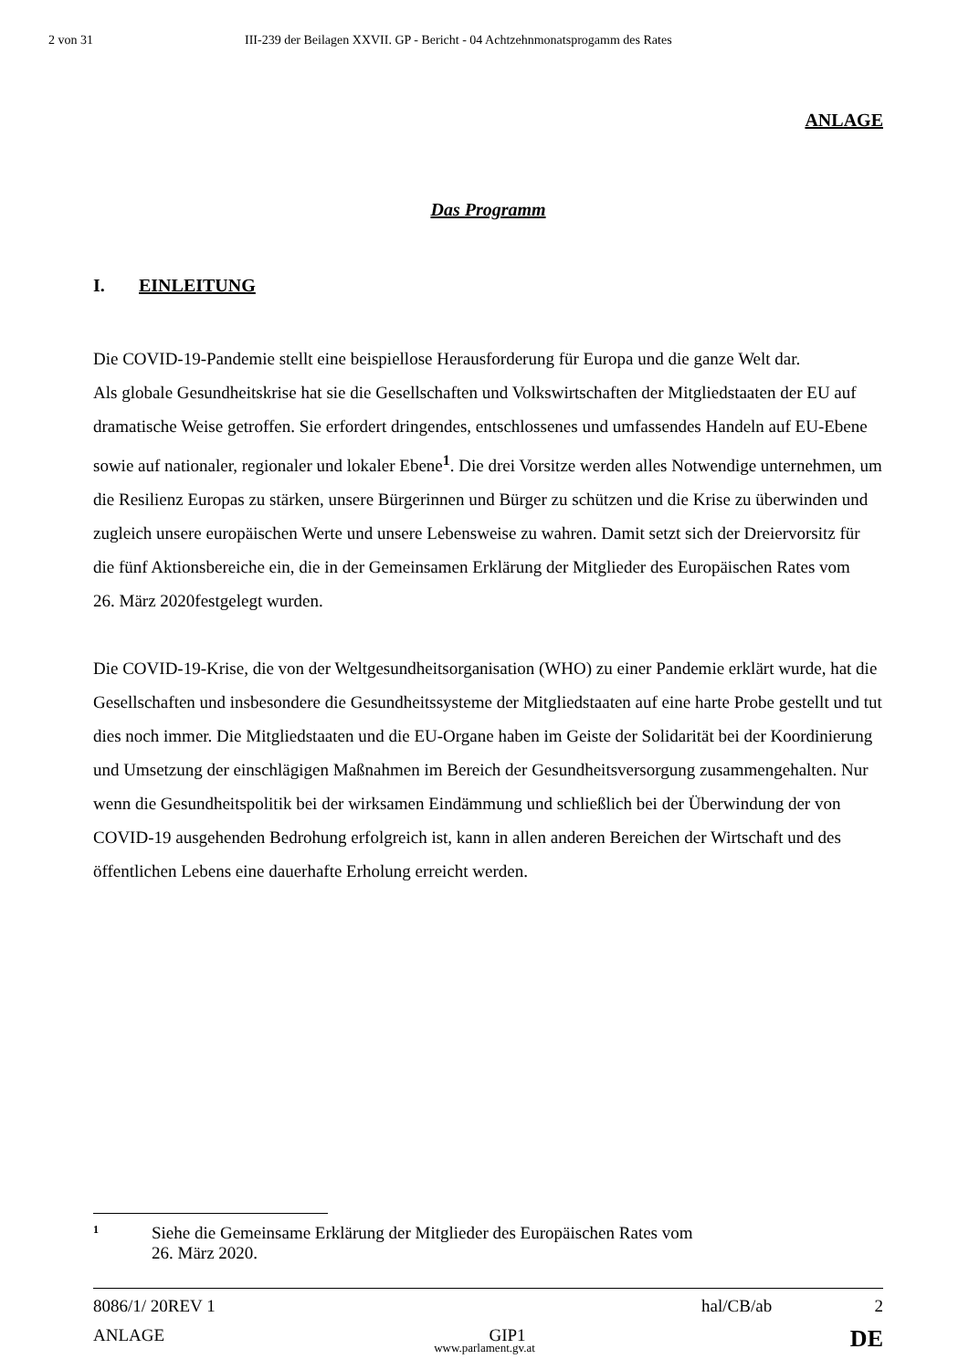2 von 31 III-239 der Beilagen XXVII. GP - Bericht - 04 Achtzehnmonatsprogamm des Rates
ANLAGE
Das Programm
I. EINLEITUNG
Die COVID-19-Pandemie stellt eine beispiellose Herausforderung für Europa und die ganze Welt dar.
Als globale Gesundheitskrise hat sie die Gesellschaften und Volkswirtschaften der Mitgliedstaaten der EU auf dramatische Weise getroffen. Sie erfordert dringendes, entschlossenes und umfassendes Handeln auf EU-Ebene sowie auf nationaler, regionaler und lokaler Ebene<sup>1</sup>. Die drei Vorsitze werden alles Notwendige unternehmen, um die Resilienz Europas zu stärken, unsere Bürgerinnen und Bürger zu schützen und die Krise zu überwinden und zugleich unsere europäischen Werte und unsere Lebensweise zu wahren. Damit setzt sich der Dreiervorsitz für die fünf Aktionsbereiche ein, die in der Gemeinsamen Erklärung der Mitglieder des Europäischen Rates vom
26. März 2020festgelegt wurden.
Die COVID-19-Krise, die von der Weltgesundheitsorganisation (WHO) zu einer Pandemie erklärt wurde, hat die Gesellschaften und insbesondere die Gesundheitssysteme der Mitgliedstaaten auf eine harte Probe gestellt und tut dies noch immer. Die Mitgliedstaaten und die EU-Organe haben im Geiste der Solidarität bei der Koordinierung und Umsetzung der einschlägigen Maßnahmen im Bereich der Gesundheitsversorgung zusammengehalten. Nur wenn die Gesundheitspolitik bei der wirksamen Eindämmung und schließlich bei der Überwindung der von COVID-19 ausgehenden Bedrohung erfolgreich ist, kann in allen anderen Bereichen der Wirtschaft und des öffentlichen Lebens eine dauerhafte Erholung erreicht werden.
1 Siehe die Gemeinsame Erklärung der Mitglieder des Europäischen Rates vom
26. März 2020.
8086/1/ 20REV 1 hal/CB/ab 2
ANLAGE GIP1 DE
www.parlament.gv.at